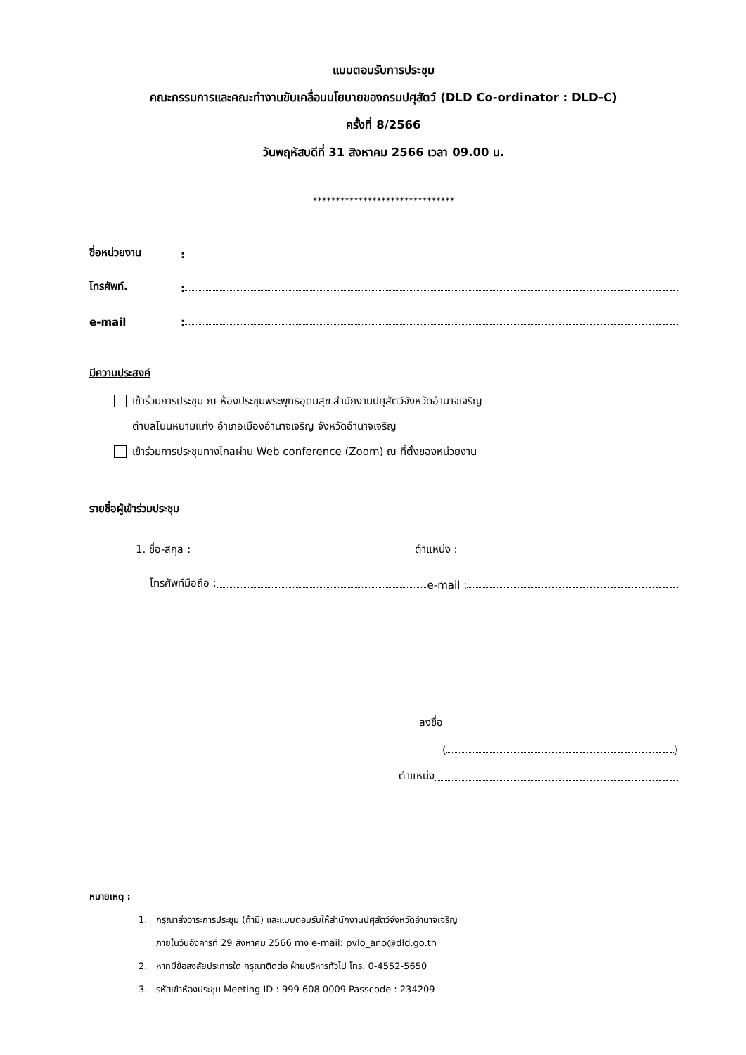แบบตอบรับการประชุม
คณะกรรมการและคณะทำงานขับเคลื่อนนโยบายของกรมปศุสัตว์ (DLD Co-ordinator : DLD-C)
ครั้งที่ 8/2566
วันพฤหัสบดีที่ 31 สิงหาคม 2566 เวลา 09.00 น.
*******************************
ชื่อหน่วยงาน:
โทรศัพท์.:
e-mail:
มีความประสงค์
เข้าร่วมการประชุม ณ ห้องประชุมพระพุทธอุดมสุข สำนักงานปศุสัตว์จังหวัดอำนาจเจริญ
ตำบลโนนหนามแท่ง อำเภอเมืองอำนาจเจริญ จังหวัดอำนาจเจริญ
เข้าร่วมการประชุมทางไกลผ่าน Web conference (Zoom) ณ ที่ตั้งของหน่วยงาน
รายชื่อผู้เข้าร่วมประชุม
1. ชื่อ-สกุล : ตำแหน่ง :
โทรศัพท์มือถือ : e-mail :
ลงชื่อ
( )
ตำแหน่ง
หมายเหตุ :
1. กรุณาส่งวาระการประชุม (ถ้ามี) และแบบตอบรับให้สำนักงานปศุสัตว์จังหวัดอำนาจเจริญ
ภายในวันอังคารที่ 29 สิงหาคม 2566 ทาง e-mail: pvlo_ano@dld.go.th
2. หากมีข้อสงสัยประการใด กรุณาติดต่อ ฝ่ายบริหารทั่วไป โทร. 0-4552-5650
3. รหัสเข้าห้องประชุม Meeting ID : 999 608 0009 Passcode : 234209